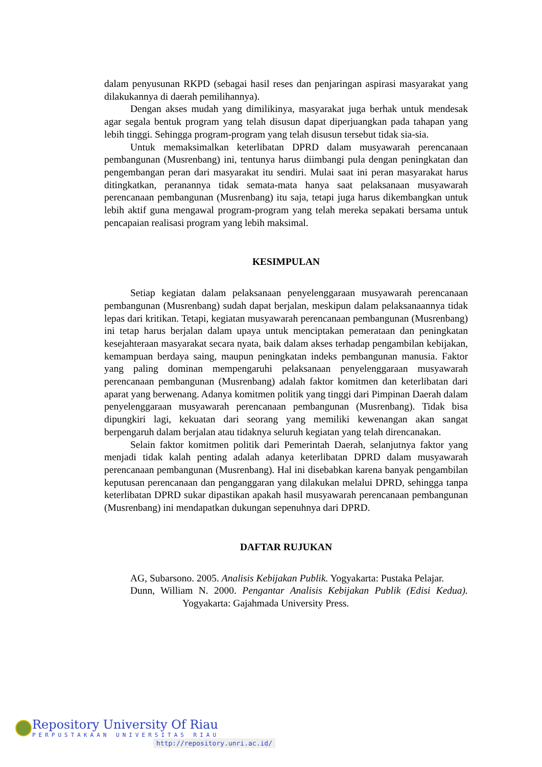dalam penyusunan RKPD (sebagai hasil reses dan penjaringan aspirasi masyarakat yang dilakukannya di daerah pemilihannya).
Dengan akses mudah yang dimilikinya, masyarakat juga berhak untuk mendesak agar segala bentuk program yang telah disusun dapat diperjuangkan pada tahapan yang lebih tinggi. Sehingga program-program yang telah disusun tersebut tidak sia-sia.
Untuk memaksimalkan keterlibatan DPRD dalam musyawarah perencanaan pembangunan (Musrenbang) ini, tentunya harus diimbangi pula dengan peningkatan dan pengembangan peran dari masyarakat itu sendiri. Mulai saat ini peran masyarakat harus ditingkatkan, peranannya tidak semata-mata hanya saat pelaksanaan musyawarah perencanaan pembangunan (Musrenbang) itu saja, tetapi juga harus dikembangkan untuk lebih aktif guna mengawal program-program yang telah mereka sepakati bersama untuk pencapaian realisasi program yang lebih maksimal.
KESIMPULAN
Setiap kegiatan dalam pelaksanaan penyelenggaraan musyawarah perencanaan pembangunan (Musrenbang) sudah dapat berjalan, meskipun dalam pelaksanaannya tidak lepas dari kritikan. Tetapi, kegiatan musyawarah perencanaan pembangunan (Musrenbang) ini tetap harus berjalan dalam upaya untuk menciptakan pemerataan dan peningkatan kesejahteraan masyarakat secara nyata, baik dalam akses terhadap pengambilan kebijakan, kemampuan berdaya saing, maupun peningkatan indeks pembangunan manusia. Faktor yang paling dominan mempengaruhi pelaksanaan penyelenggaraan musyawarah perencanaan pembangunan (Musrenbang) adalah faktor komitmen dan keterlibatan dari aparat yang berwenang. Adanya komitmen politik yang tinggi dari Pimpinan Daerah dalam penyelenggaraan musyawarah perencanaan pembangunan (Musrenbang). Tidak bisa dipungkiri lagi, kekuatan dari seorang yang memiliki kewenangan akan sangat berpengaruh dalam berjalan atau tidaknya seluruh kegiatan yang telah direncanakan.
Selain faktor komitmen politik dari Pemerintah Daerah, selanjutnya faktor yang menjadi tidak kalah penting adalah adanya keterlibatan DPRD dalam musyawarah perencanaan pembangunan (Musrenbang). Hal ini disebabkan karena banyak pengambilan keputusan perencanaan dan penganggaran yang dilakukan melalui DPRD, sehingga tanpa keterlibatan DPRD sukar dipastikan apakah hasil musyawarah perencanaan pembangunan (Musrenbang) ini mendapatkan dukungan sepenuhnya dari DPRD.
DAFTAR RUJUKAN
AG, Subarsono. 2005. Analisis Kebijakan Publik. Yogyakarta: Pustaka Pelajar.
Dunn, William N. 2000. Pengantar Analisis Kebijakan Publik (Edisi Kedua). Yogyakarta: Gajahmada University Press.
Repository University Of Riau
PERPUSTAKAAN UNIVERSITAS RIAU
http://repository.unri.ac.id/